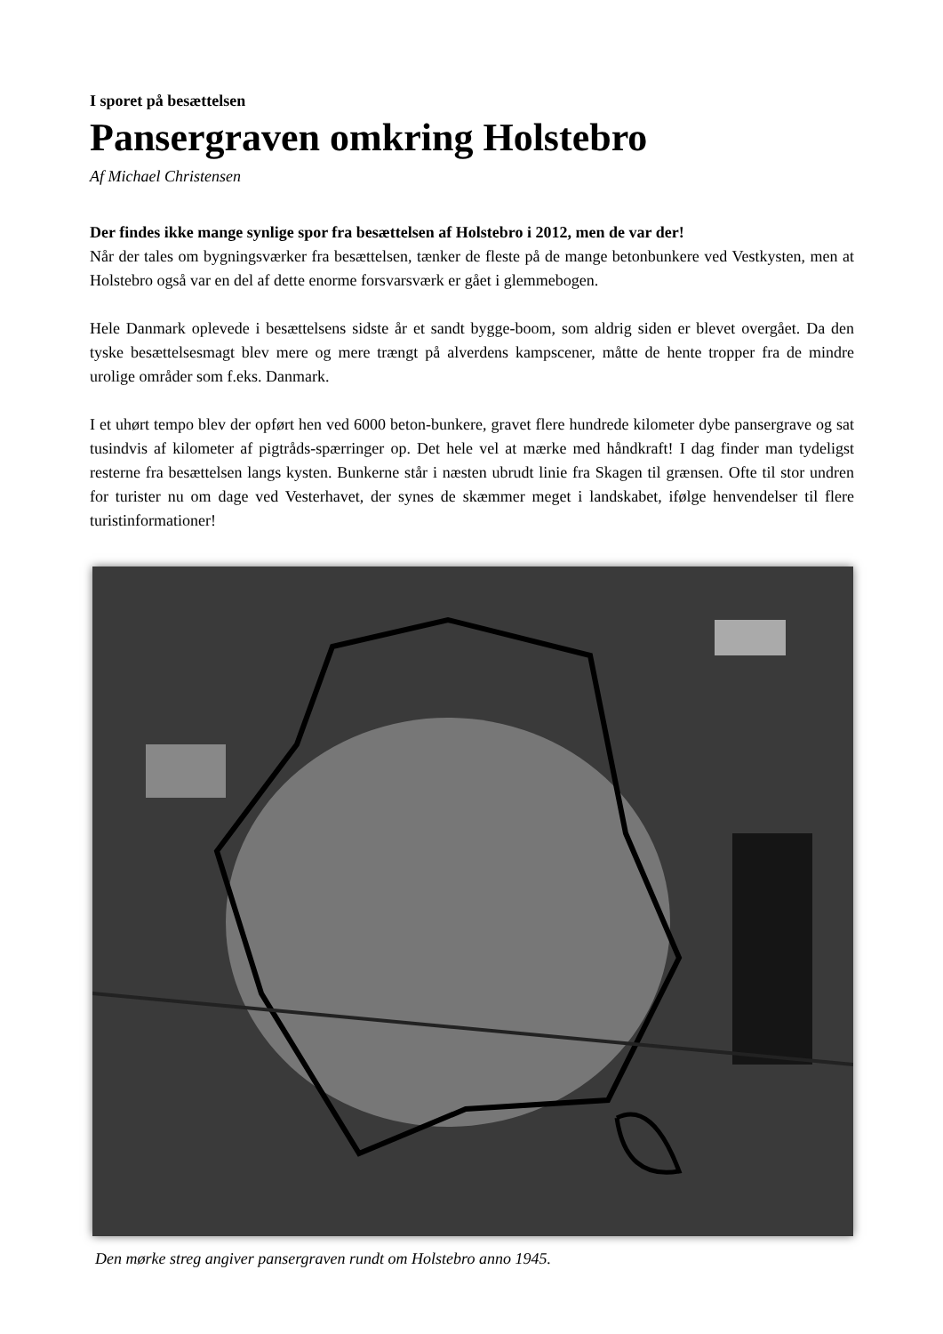I sporet på besættelsen
Pansergraven omkring Holstebro
Af Michael Christensen
Der findes ikke mange synlige spor fra besættelsen af Holstebro i 2012, men de var der!
Når der tales om bygningsværker fra besættelsen, tænker de fleste på de mange betonbunkere ved Vestkysten, men at Holstebro også var en del af dette enorme forsvarsværk er gået i glemmebogen.
Hele Danmark oplevede i besættelsens sidste år et sandt bygge-boom, som aldrig siden er blevet overgået. Da den tyske besættelsesmagt blev mere og mere trængt på alverdens kampscener, måtte de hente tropper fra de mindre urolige områder som f.eks. Danmark.
I et uhørt tempo blev der opført hen ved 6000 beton-bunkere, gravet flere hundrede kilometer dybe pansergrave og sat tusindvis af kilometer af pigtråds-spærringer op. Det hele vel at mærke med håndkraft! I dag finder man tydeligst resterne fra besættelsen langs kysten. Bunkerne står i næsten ubrudt linie fra Skagen til grænsen. Ofte til stor undren for turister nu om dage ved Vesterhavet, der synes de skæmmer meget i landskabet, ifølge henvendelser til flere turistinformationer!
Den mørke streg angiver pansergraven rundt om Holstebro anno 1945.